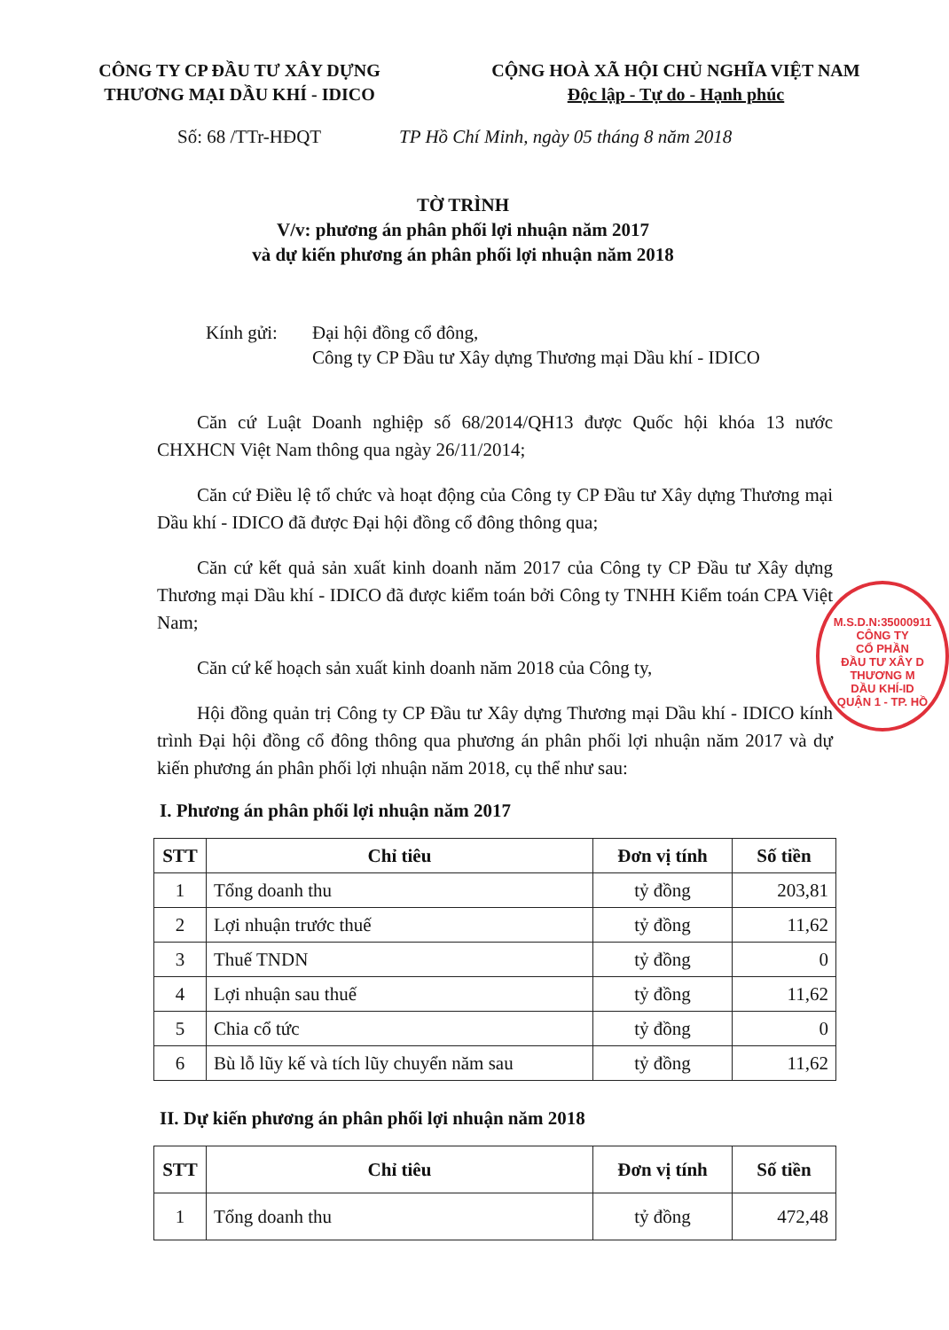CÔNG TY CP ĐẦU TƯ XÂY DỰNG
THƯƠNG MẠI DẦU KHÍ - IDICO
CỘNG HOÀ XÃ HỘI CHỦ NGHĨA VIỆT NAM
Độc lập - Tự do - Hạnh phúc
Số: 68 /TTr-HĐQT TP Hồ Chí Minh, ngày 05 tháng 8 năm 2018
TỜ TRÌNH
V/v: phương án phân phối lợi nhuận năm 2017
và dự kiến phương án phân phối lợi nhuận năm 2018
Kính gửi: Đại hội đồng cổ đông,
Công ty CP Đầu tư Xây dựng Thương mại Dầu khí - IDICO
Căn cứ Luật Doanh nghiệp số 68/2014/QH13 được Quốc hội khóa 13 nước CHXHCN Việt Nam thông qua ngày 26/11/2014;
Căn cứ Điều lệ tổ chức và hoạt động của Công ty CP Đầu tư Xây dựng Thương mại Dầu khí - IDICO đã được Đại hội đồng cổ đông thông qua;
Căn cứ kết quả sản xuất kinh doanh năm 2017 của Công ty CP Đầu tư Xây dựng Thương mại Dầu khí - IDICO đã được kiểm toán bởi Công ty TNHH Kiểm toán CPA Việt Nam;
Căn cứ kế hoạch sản xuất kinh doanh năm 2018 của Công ty,
Hội đồng quản trị Công ty CP Đầu tư Xây dựng Thương mại Dầu khí - IDICO kính trình Đại hội đồng cổ đông thông qua phương án phân phối lợi nhuận năm 2017 và dự kiến phương án phân phối lợi nhuận năm 2018, cụ thể như sau:
I. Phương án phân phối lợi nhuận năm 2017
| STT | Chỉ tiêu | Đơn vị tính | Số tiền |
| --- | --- | --- | --- |
| 1 | Tổng doanh thu | tỷ đồng | 203,81 |
| 2 | Lợi nhuận trước thuế | tỷ đồng | 11,62 |
| 3 | Thuế TNDN | tỷ đồng | 0 |
| 4 | Lợi nhuận sau thuế | tỷ đồng | 11,62 |
| 5 | Chia cổ tức | tỷ đồng | 0 |
| 6 | Bù lỗ lũy kế và tích lũy chuyển năm sau | tỷ đồng | 11,62 |
II. Dự kiến phương án phân phối lợi nhuận năm 2018
| STT | Chỉ tiêu | Đơn vị tính | Số tiền |
| --- | --- | --- | --- |
| 1 | Tổng doanh thu | tỷ đồng | 472,48 |
M.S.D.N:35000911
CÔNG TY
CỔ PHẦN
ĐẦU TƯ XÂY D
THƯƠNG M
DẦU KHÍ-ID
QUẬN 1 - TP. HỒ